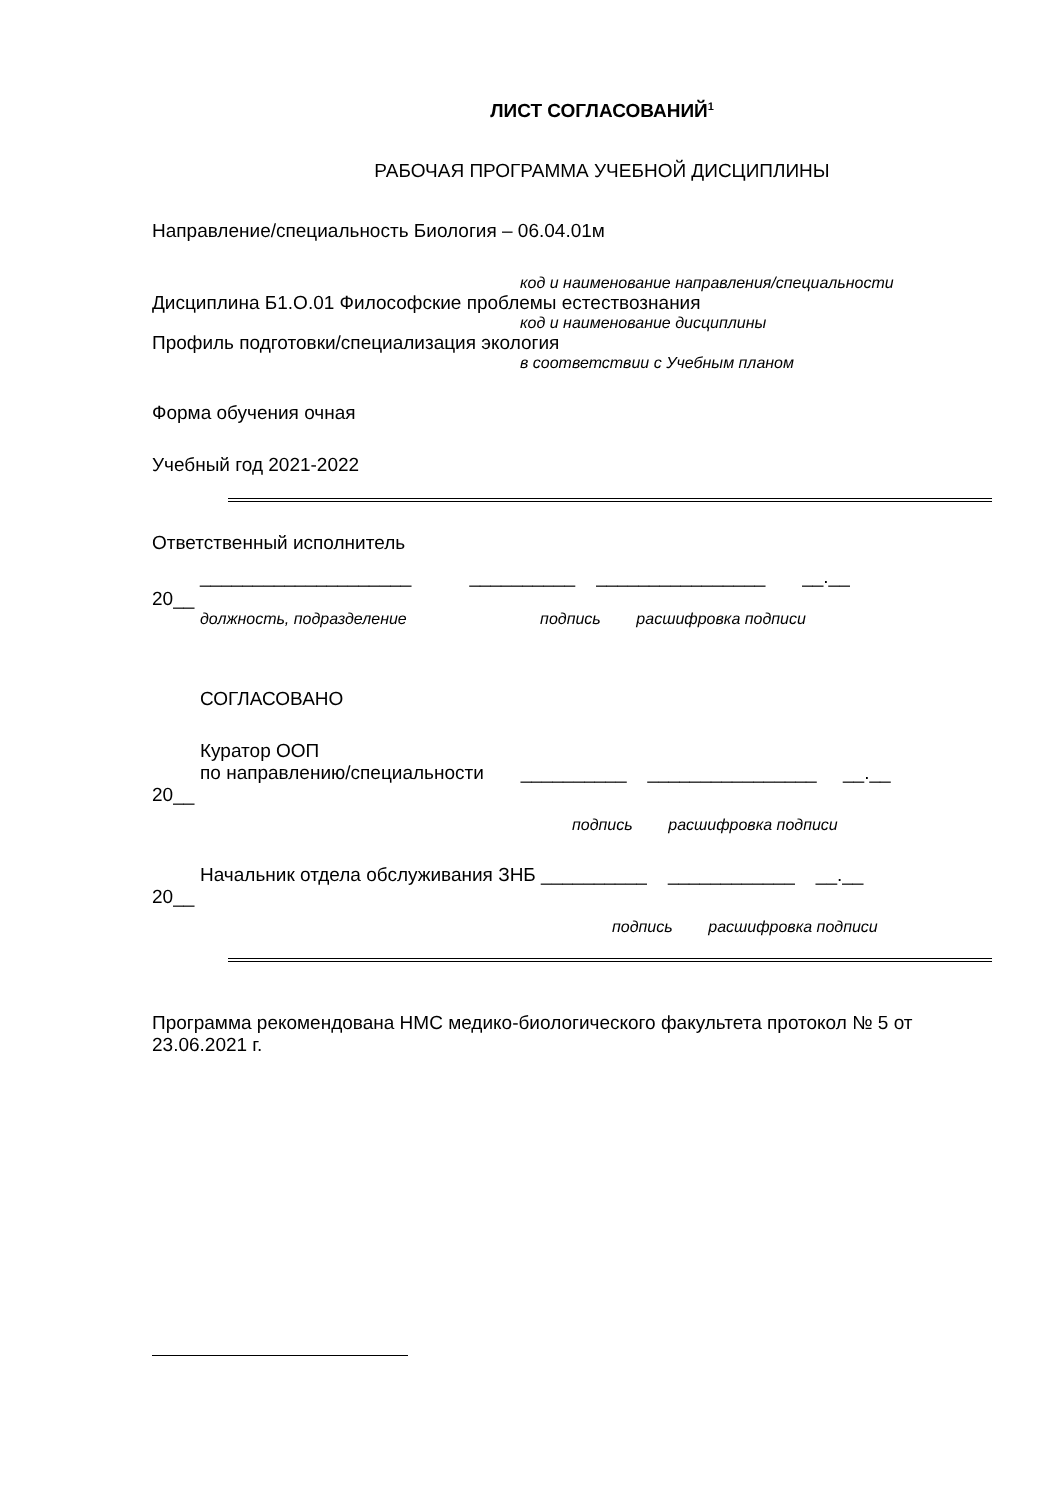ЛИСТ СОГЛАСОВАНИЙ<sup>1</sup>
РАБОЧАЯ ПРОГРАММА УЧЕБНОЙ ДИСЦИПЛИНЫ
Направление/специальность Биология – 06.04.01м
код и наименование направления/специальности
Дисциплина Б1.О.01 Философские проблемы естествознания
код и наименование дисциплины
Профиль подготовки/специализация экология
в соответствии с Учебным планом
Форма обучения очная
Учебный год 2021-2022
Ответственный исполнитель
____________________ __________ ________________ __.__
20__
должность, подразделение подпись расшифровка подписи
СОГЛАСОВАНО
Куратор ООП
по направлению/специальности __________ ________________ __.__
20__
подпись расшифровка подписи
Начальник отдела обслуживания ЗНБ __________ ____________ __.__
20__
подпись расшифровка подписи
Программа рекомендована НМС медико-биологического факультета протокол № 5 от 23.06.2021 г.